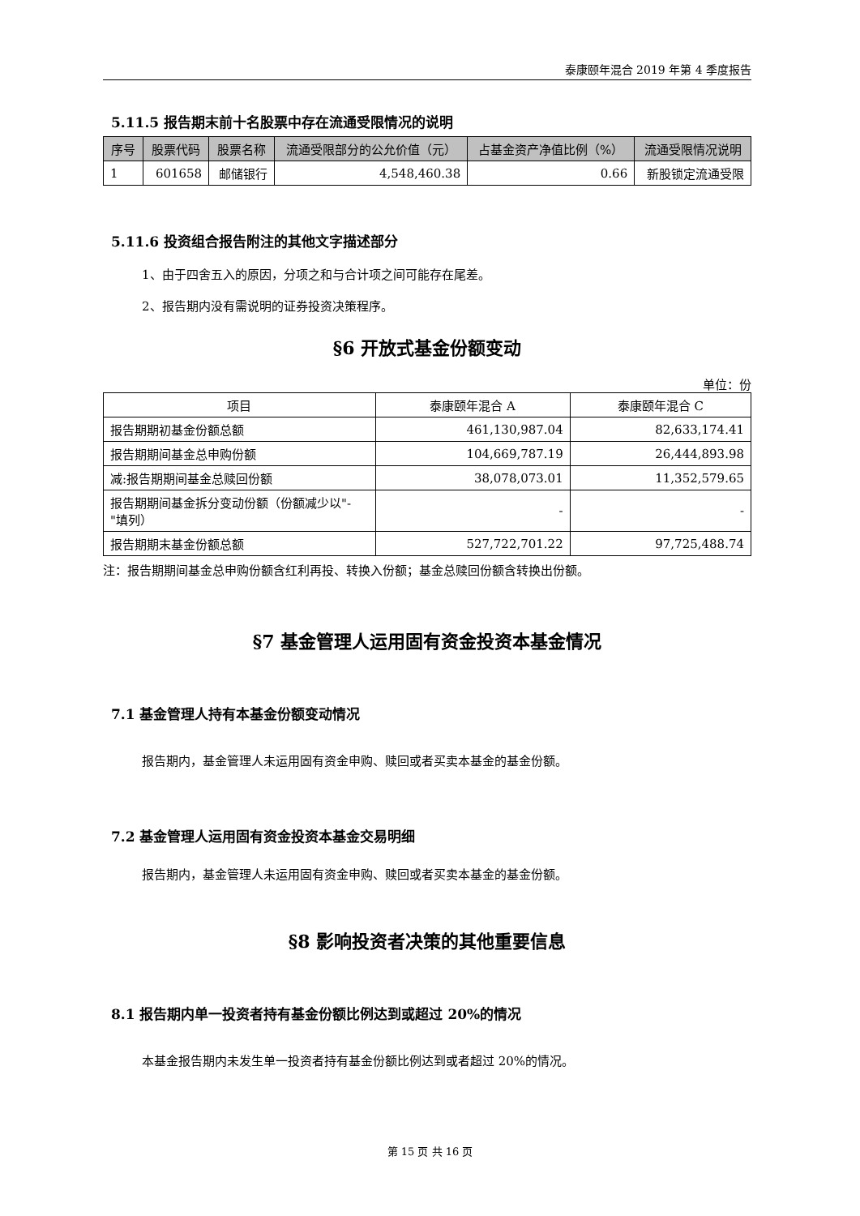泰康颐年混合 2019 年第 4 季度报告
5.11.5 报告期末前十名股票中存在流通受限情况的说明
| 序号 | 股票代码 | 股票名称 | 流通受限部分的公允价值（元） | 占基金资产净值比例（%） | 流通受限情况说明 |
| --- | --- | --- | --- | --- | --- |
| 1 | 601658 | 邮储银行 | 4,548,460.38 | 0.66 | 新股锁定流通受限 |
5.11.6 投资组合报告附注的其他文字描述部分
1、由于四舍五入的原因，分项之和与合计项之间可能存在尾差。
2、报告期内没有需说明的证券投资决策程序。
§6 开放式基金份额变动
单位：份
| 项目 | 泰康颐年混合 A | 泰康颐年混合 C |
| 报告期期初基金份额总额 | 461,130,987.04 | 82,633,174.41 |
| 报告期期间基金总申购份额 | 104,669,787.19 | 26,444,893.98 |
| 减:报告期期间基金总赎回份额 | 38,078,073.01 | 11,352,579.65 |
| 报告期期间基金拆分变动份额（份额减少以"-"填列） | - | - |
| 报告期期末基金份额总额 | 527,722,701.22 | 97,725,488.74 |
注：报告期期间基金总申购份额含红利再投、转换入份额；基金总赎回份额含转换出份额。
§7 基金管理人运用固有资金投资本基金情况
7.1 基金管理人持有本基金份额变动情况
报告期内，基金管理人未运用固有资金申购、赎回或者买卖本基金的基金份额。
7.2 基金管理人运用固有资金投资本基金交易明细
报告期内，基金管理人未运用固有资金申购、赎回或者买卖本基金的基金份额。
§8 影响投资者决策的其他重要信息
8.1 报告期内单一投资者持有基金份额比例达到或超过 20%的情况
本基金报告期内未发生单一投资者持有基金份额比例达到或者超过 20%的情况。
第 15 页 共 16 页